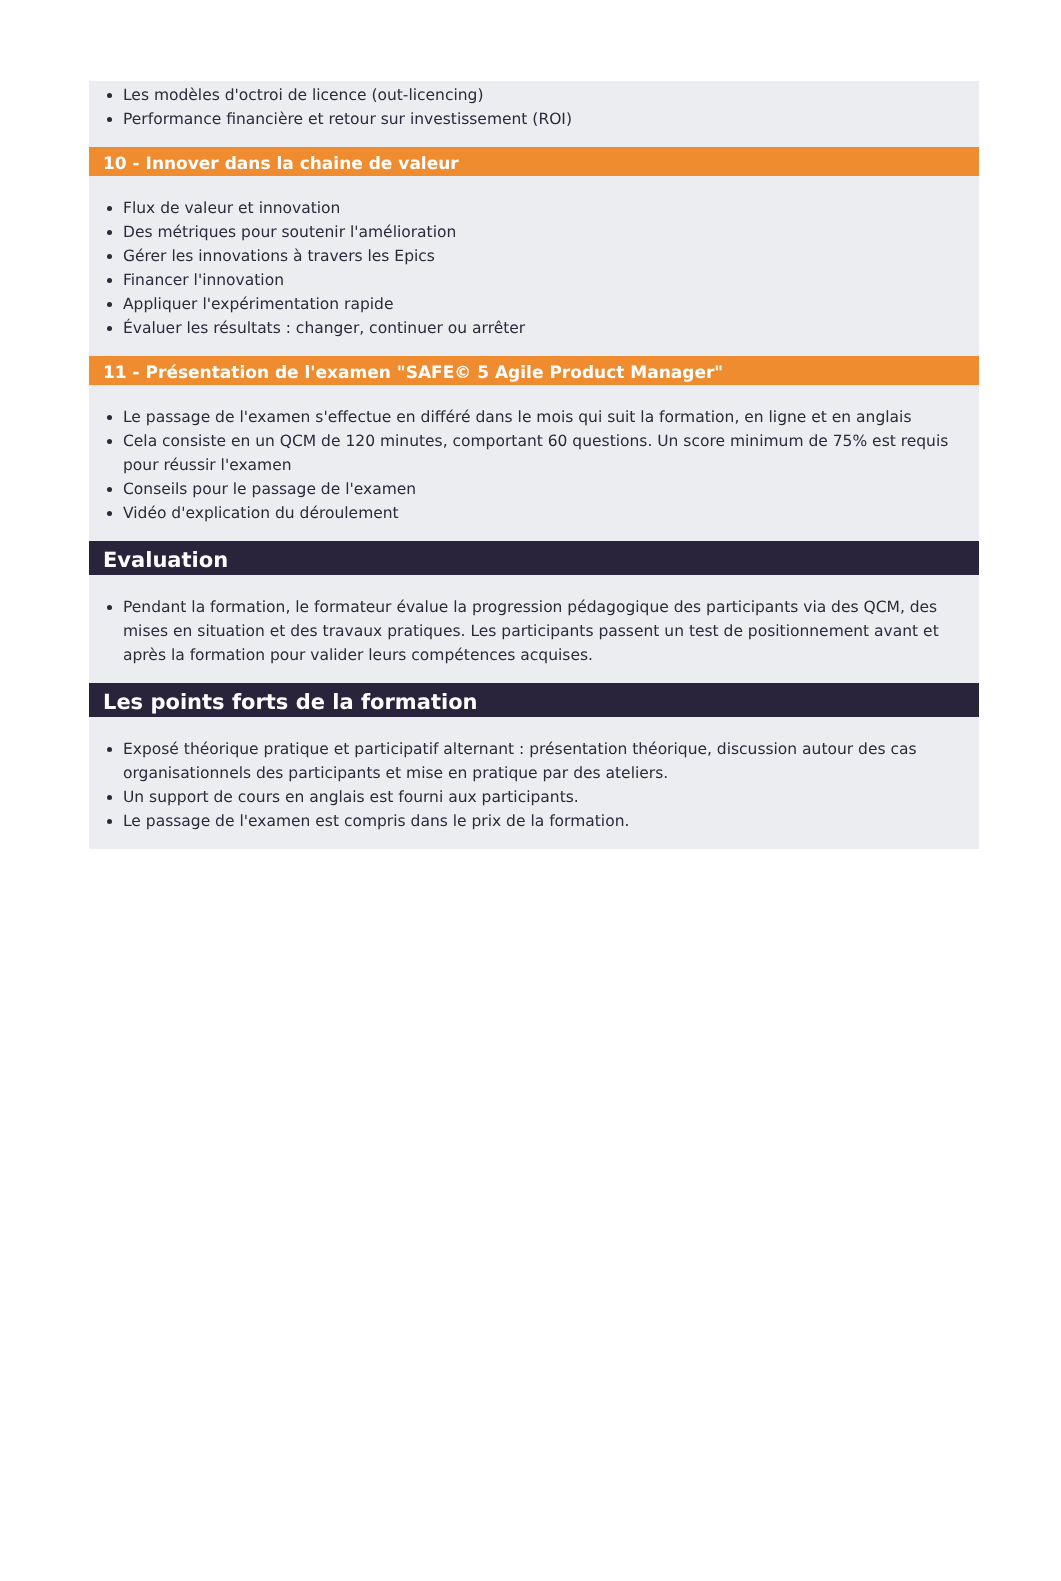Les modèles d'octroi de licence (out-licencing)
Performance financière et retour sur investissement (ROI)
10 - Innover dans la chaine de valeur
Flux de valeur et innovation
Des métriques pour soutenir l'amélioration
Gérer les innovations à travers les Epics
Financer l'innovation
Appliquer l'expérimentation rapide
Évaluer les résultats : changer, continuer ou arrêter
11 - Présentation de l'examen "SAFE© 5 Agile Product Manager"
Le passage de l'examen s'effectue en différé dans le mois qui suit la formation, en ligne et en anglais
Cela consiste en un QCM de 120 minutes, comportant 60 questions. Un score minimum de 75% est requis pour réussir l'examen
Conseils pour le passage de l'examen
Vidéo d'explication du déroulement
Evaluation
Pendant la formation, le formateur évalue la progression pédagogique des participants via des QCM, des mises en situation et des travaux pratiques. Les participants passent un test de positionnement avant et après la formation pour valider leurs compétences acquises.
Les points forts de la formation
Exposé théorique pratique et participatif alternant : présentation théorique, discussion autour des cas organisationnels des participants et mise en pratique par des ateliers.
Un support de cours en anglais est fourni aux participants.
Le passage de l'examen est compris dans le prix de la formation.